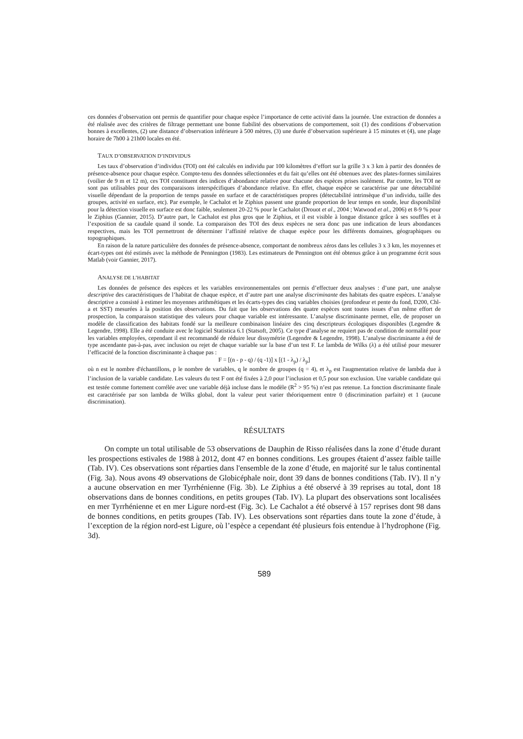ces données d’observation ont permis de quantifier pour chaque espèce l’importance de cette activité dans la journée. Une extraction de données a été réalisée avec des critères de filtrage permettant une bonne fiabilité des observations de comportement, soit (1) des conditions d’observation bonnes à excellentes, (2) une distance d’observation inférieure à 500 mètres, (3) une durée d’observation supérieure à 15 minutes et (4), une plage horaire de 7h00 à 21h00 locales en été.
TAUX D’OBSERVATION D’INDIVIDUS
Les taux d’observation d’individus (TOI) ont été calculés en individu par 100 kilomètres d’effort sur la grille 3 x 3 km à partir des données de présence-absence pour chaque espèce. Compte-tenu des données sélectionnées et du fait qu’elles ont été obtenues avec des plates-formes similaires (voilier de 9 m et 12 m), ces TOI constituent des indices d’abondance relative pour chacune des espèces prises isolément. Par contre, les TOI ne sont pas utilisables pour des comparaisons interspécifiques d’abondance relative. En effet, chaque espèce se caractérise par une détectabilité visuelle dépendant de la proportion de temps passée en surface et de caractéristiques propres (détectabilité intrinsèque d’un individu, taille des groupes, activité en surface, etc). Par exemple, le Cachalot et le Ziphius passent une grande proportion de leur temps en sonde, leur disponibilité pour la détection visuelle en surface est donc faible, seulement 20-22 % pour le Cachalot (Drouot et al., 2004 ; Watwood et al., 2006) et 8-9 % pour le Ziphius (Gannier, 2015). D’autre part, le Cachalot est plus gros que le Ziphius, et il est visible à longue distance grâce à ses souffles et à l’exposition de sa caudale quand il sonde. La comparaison des TOI des deux espèces ne sera donc pas une indication de leurs abondances respectives, mais les TOI permettront de déterminer l’affinité relative de chaque espèce pour les différents domaines, géographiques ou topographiques.
En raison de la nature particulière des données de présence-absence, comportant de nombreux zéros dans les cellules 3 x 3 km, les moyennes et écart-types ont été estimés avec la méthode de Pennington (1983). Les estimateurs de Pennington ont été obtenus grâce à un programme écrit sous Matlab (voir Gannier, 2017).
ANALYSE DE L’HABITAT
Les données de présence des espèces et les variables environnementales ont permis d’effectuer deux analyses : d’une part, une analyse descriptive des caractéristiques de l’habitat de chaque espèce, et d’autre part une analyse discriminante des habitats des quatre espèces. L’analyse descriptive a consisté à estimer les moyennes arithmétiques et les écarts-types des cinq variables choisies (profondeur et pente du fond, D200, Chl-a et SST) mesurées à la position des observations. Du fait que les observations des quatre espèces sont toutes issues d’un même effort de prospection, la comparaison statistique des valeurs pour chaque variable est intéressante. L’analyse discriminante permet, elle, de proposer un modèle de classification des habitats fondé sur la meilleure combinaison linéaire des cinq descripteurs écologiques disponibles (Legendre & Legendre, 1998). Elle a été conduite avec le logiciel Statistica 6.1 (Statsoft, 2005). Ce type d’analyse ne requiert pas de condition de normalité pour les variables employées, cependant il est recommandé de réduire leur dissymétrie (Legendre & Legendre, 1998). L’analyse discriminante a été de type ascendante pas-à-pas, avec inclusion ou rejet de chaque variable sur la base d’un test F. Le lambda de Wilks (λ) a été utilisé pour mesurer l’efficacité de la fonction discriminante à chaque pas :
F = [(n - p - q) / (q -1)] x [(1 - λ<sub>p</sub>) / λ<sub>p</sub>]
où n est le nombre d'échantillons, p le nombre de variables, q le nombre de groupes (q = 4), et λ<sub>p</sub> est l'augmentation relative de lambda due à l’inclusion de la variable candidate. Les valeurs du test F ont été fixées à 2,0 pour l’inclusion et 0,5 pour son exclusion. Une variable candidate qui est testée comme fortement corrélée avec une variable déjà incluse dans le modèle (R<sup>2</sup> > 95 %) n’est pas retenue. La fonction discriminante finale est caractérisée par son lambda de Wilks global, dont la valeur peut varier théoriquement entre 0 (discrimination parfaite) et 1 (aucune discrimination).
RÉSULTATS
On compte un total utilisable de 53 observations de Dauphin de Risso réalisées dans la zone d’étude durant les prospections estivales de 1988 à 2012, dont 47 en bonnes conditions. Les groupes étaient d’assez faible taille (Tab. IV). Ces observations sont réparties dans l'ensemble de la zone d’étude, en majorité sur le talus continental (Fig. 3a). Nous avons 49 observations de Globicéphale noir, dont 39 dans de bonnes conditions (Tab. IV). Il n’y a aucune observation en mer Tyrrhénienne (Fig. 3b). Le Ziphius a été observé à 39 reprises au total, dont 18 observations dans de bonnes conditions, en petits groupes (Tab. IV). La plupart des observations sont localisées en mer Tyrrhénienne et en mer Ligure nord-est (Fig. 3c). Le Cachalot a été observé à 157 reprises dont 98 dans de bonnes conditions, en petits groupes (Tab. IV). Les observations sont réparties dans toute la zone d’étude, à l’exception de la région nord-est Ligure, où l’espèce a cependant été plusieurs fois entendue à l’hydrophone (Fig. 3d).
589